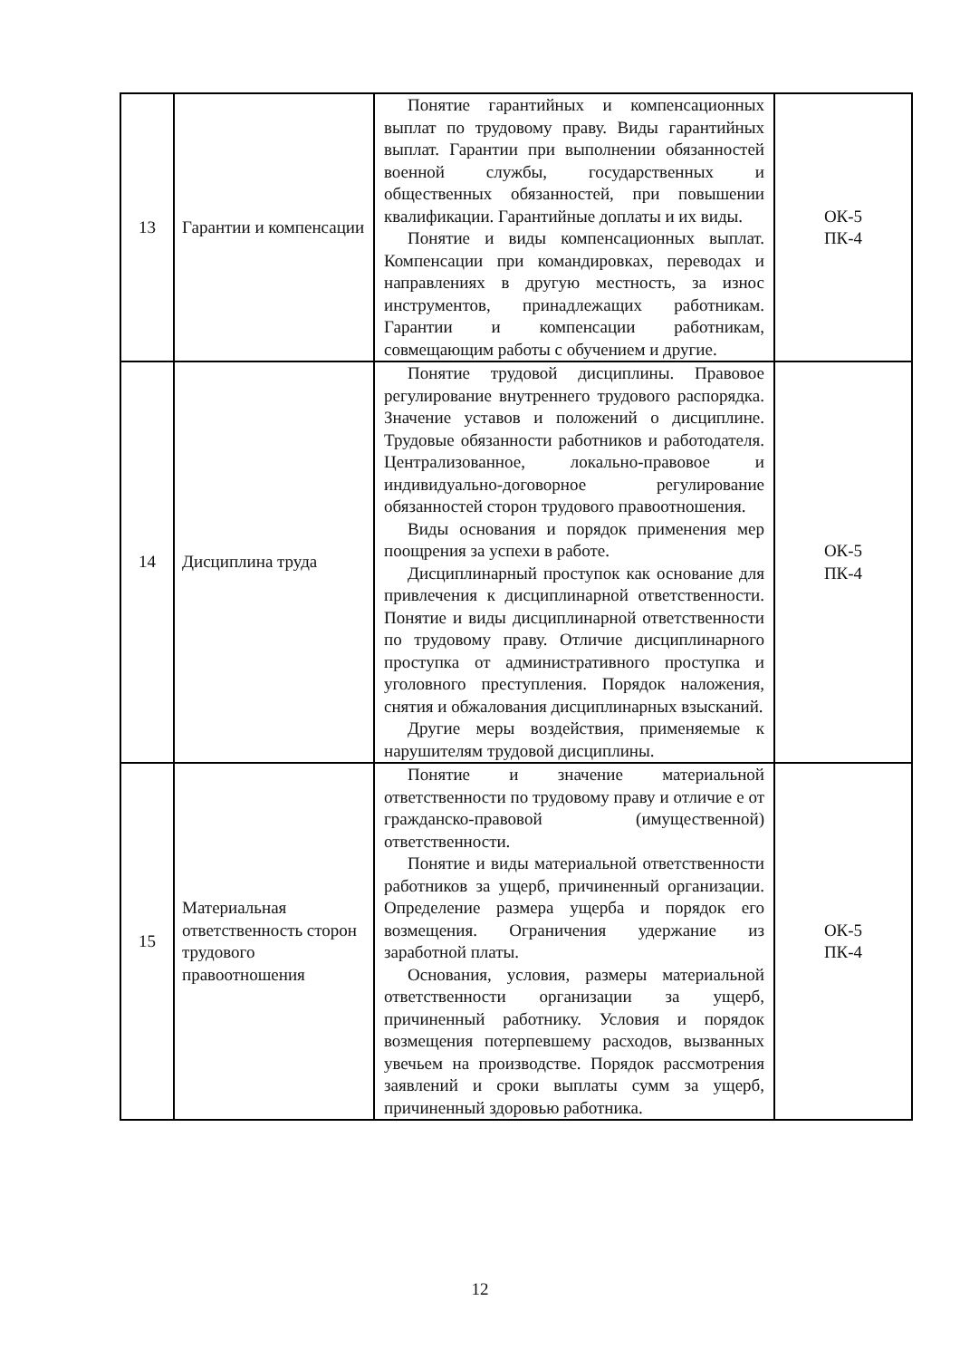| 13 | Гарантии и компенсации | Понятие гарантийных и компенсационных выплат по трудовому праву. Виды гарантийных выплат. Гарантии при выполнении обязанностей военной службы, государственных и общественных обязанностей, при повышении квалификации. Гарантийные доплаты и их виды. Понятие и виды компенсационных выплат. Компенсации при командировках, переводах и направлениях в другую местность, за износ инструментов, принадлежащих работникам. Гарантии и компенсации работникам, совмещающим работы с обучением и другие. | ОК-5 ПК-4 |
| 14 | Дисциплина труда | Понятие трудовой дисциплины. Правовое регулирование внутреннего трудового распорядка. Значение уставов и положений о дисциплине. Трудовые обязанности работников и работодателя. Централизованное, локально-правовое и индивидуально-договорное регулирование обязанностей сторон трудового правоотношения. Виды основания и порядок применения мер поощрения за успехи в работе. Дисциплинарный проступок как основание для привлечения к дисциплинарной ответственности. Понятие и виды дисциплинарной ответственности по трудовому праву. Отличие дисциплинарного проступка от административного проступка и уголовного преступления. Порядок наложения, снятия и обжалования дисциплинарных взысканий. Другие меры воздействия, применяемые к нарушителям трудовой дисциплины. | ОК-5 ПК-4 |
| 15 | Материальная ответственность сторон трудового правоотношения | Понятие и значение материальной ответственности по трудовому праву и отличие е от гражданско-правовой (имущественной) ответственности. Понятие и виды материальной ответственности работников за ущерб, причиненный организации. Определение размера ущерба и порядок его возмещения. Ограничения удержание из заработной платы. Основания, условия, размеры материальной ответственности организации за ущерб, причиненный работнику. Условия и порядок возмещения потерпевшему расходов, вызванных увечьем на производстве. Порядок рассмотрения заявлений и сроки выплаты сумм за ущерб, причиненный здоровью работника. | ОК-5 ПК-4 |
12